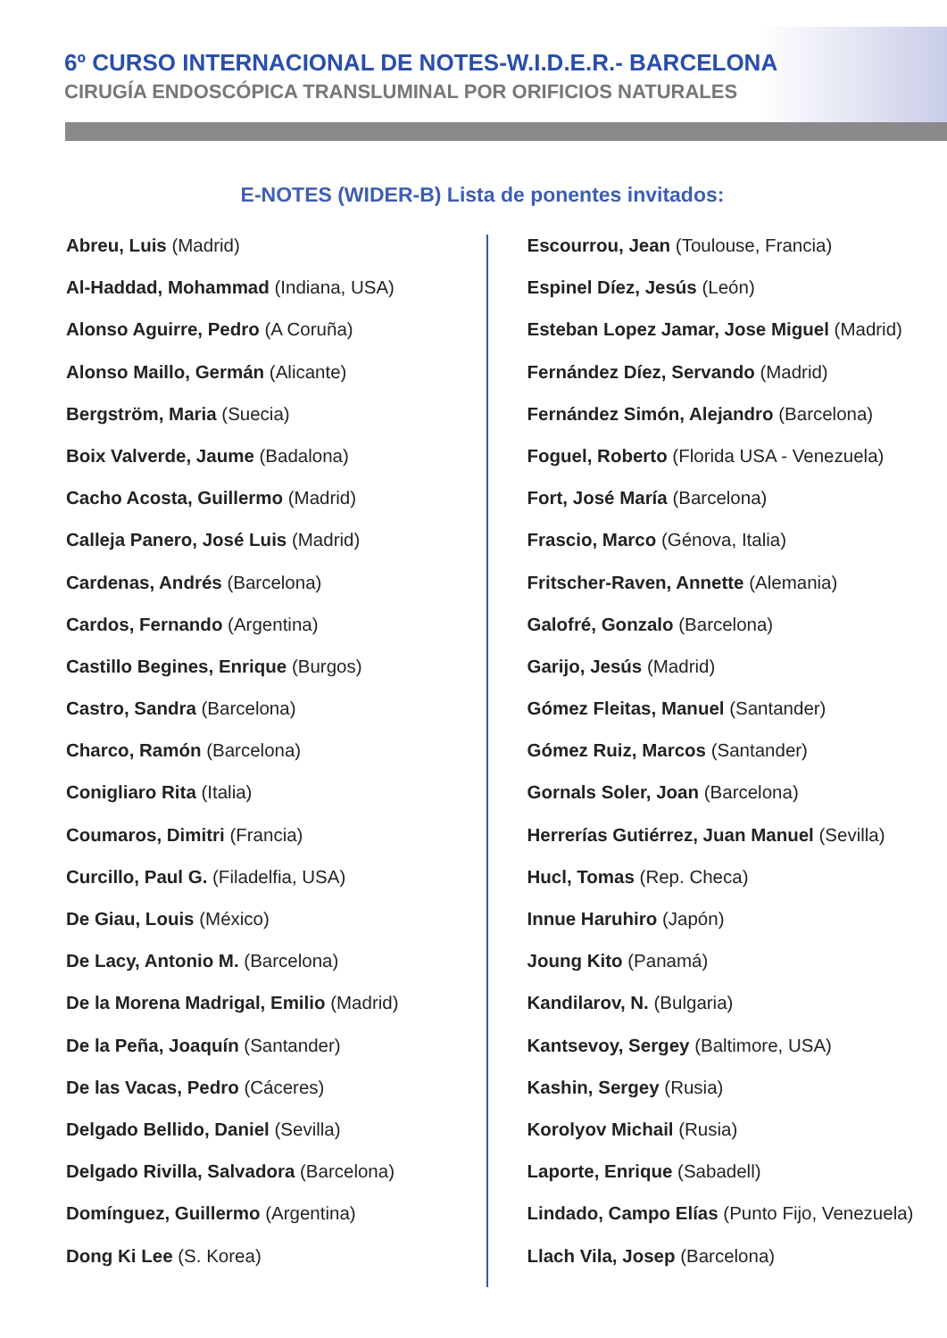6º CURSO INTERNACIONAL DE NOTES-W.I.D.E.R.- BARCELONA
CIRUGÍA ENDOSCÓPICA TRANSLUMINAL POR ORIFICIOS NATURALES
E-NOTES (WIDER-B) Lista de ponentes invitados:
Abreu, Luis (Madrid)
Al-Haddad, Mohammad (Indiana, USA)
Alonso Aguirre, Pedro (A Coruña)
Alonso Maillo, Germán (Alicante)
Bergström, Maria (Suecia)
Boix Valverde, Jaume (Badalona)
Cacho Acosta, Guillermo (Madrid)
Calleja Panero, José Luis (Madrid)
Cardenas, Andrés (Barcelona)
Cardos, Fernando (Argentina)
Castillo Begines, Enrique (Burgos)
Castro, Sandra (Barcelona)
Charco, Ramón (Barcelona)
Conigliaro Rita (Italia)
Coumaros, Dimitri (Francia)
Curcillo, Paul G. (Filadelfia, USA)
De Giau, Louis (México)
De Lacy, Antonio M. (Barcelona)
De la Morena Madrigal, Emilio (Madrid)
De la Peña, Joaquín (Santander)
De las Vacas, Pedro (Cáceres)
Delgado Bellido, Daniel (Sevilla)
Delgado Rivilla, Salvadora (Barcelona)
Domínguez, Guillermo (Argentina)
Dong Ki Lee (S. Korea)
Escourrou, Jean (Toulouse, Francia)
Espinel Díez, Jesús (León)
Esteban Lopez Jamar, Jose Miguel (Madrid)
Fernández Díez, Servando (Madrid)
Fernández Simón, Alejandro (Barcelona)
Foguel, Roberto (Florida USA - Venezuela)
Fort, José María (Barcelona)
Frascio, Marco (Génova, Italia)
Fritscher-Raven, Annette (Alemania)
Galofré, Gonzalo (Barcelona)
Garijo, Jesús (Madrid)
Gómez Fleitas, Manuel (Santander)
Gómez Ruiz, Marcos (Santander)
Gornals Soler, Joan (Barcelona)
Herrerías Gutiérrez, Juan Manuel (Sevilla)
Hucl, Tomas (Rep. Checa)
Innue Haruhiro (Japón)
Joung Kito (Panamá)
Kandilarov, N. (Bulgaria)
Kantsevoy, Sergey (Baltimore, USA)
Kashin, Sergey (Rusia)
Korolyov Michail (Rusia)
Laporte, Enrique (Sabadell)
Lindado, Campo Elías (Punto Fijo, Venezuela)
Llach Vila, Josep (Barcelona)